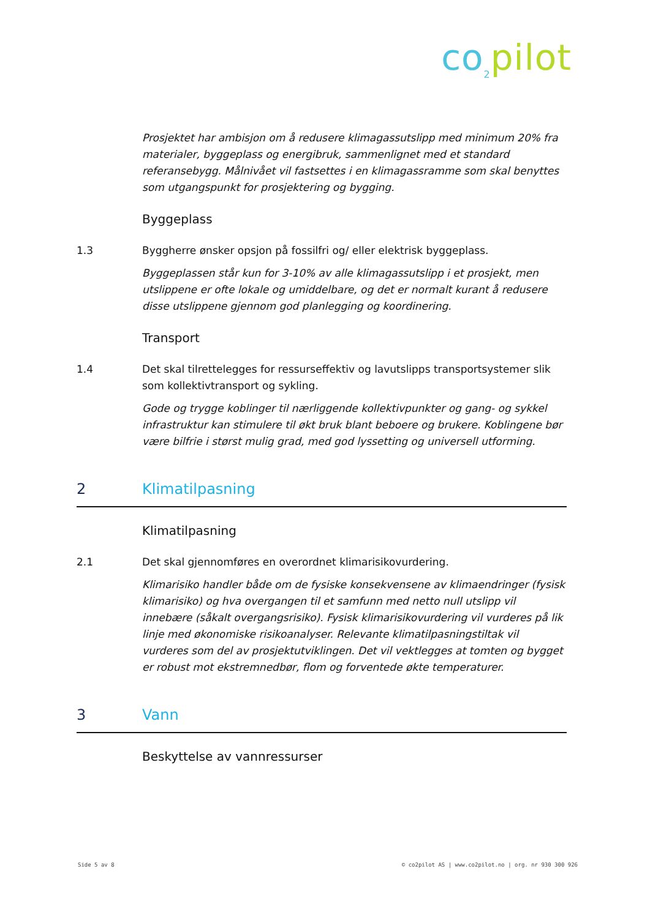co<sub>2</sub>pilot
Prosjektet har ambisjon om å redusere klimagassutslipp med minimum 20% fra materialer, byggeplass og energibruk, sammenlignet med et standard referansebygg. Målnivået vil fastsettes i en klimagassramme som skal benyttes som utgangspunkt for prosjektering og bygging.
Byggeplass
1.3 Byggherre ønsker opsjon på fossilfri og/ eller elektrisk byggeplass.
Byggeplassen står kun for 3-10% av alle klimagassutslipp i et prosjekt, men utslippene er ofte lokale og umiddelbare, og det er normalt kurant å redusere disse utslippene gjennom god planlegging og koordinering.
Transport
1.4 Det skal tilrettelegges for ressurseffektiv og lavutslipps transportsystemer slik som kollektivtransport og sykling.
Gode og trygge koblinger til nærliggende kollektivpunkter og gang- og sykkel infrastruktur kan stimulere til økt bruk blant beboere og brukere. Koblingene bør være bilfrie i størst mulig grad, med god lyssetting og universell utforming.
2 Klimatilpasning
Klimatilpasning
2.1 Det skal gjennomføres en overordnet klimarisikovurdering.
Klimarisiko handler både om de fysiske konsekvensene av klimaendringer (fysisk klimarisiko) og hva overgangen til et samfunn med netto null utslipp vil innebære (såkalt overgangsrisiko). Fysisk klimarisikovurdering vil vurderes på lik linje med økonomiske risikoanalyser. Relevante klimatilpasningstiltak vil vurderes som del av prosjektutviklingen. Det vil vektlegges at tomten og bygget er robust mot ekstremnedbør, flom og forventede økte temperaturer.
3 Vann
Beskyttelse av vannressurser
Side 5 av 8 © co2pilot AS | www.co2pilot.no | org. nr 930 300 926